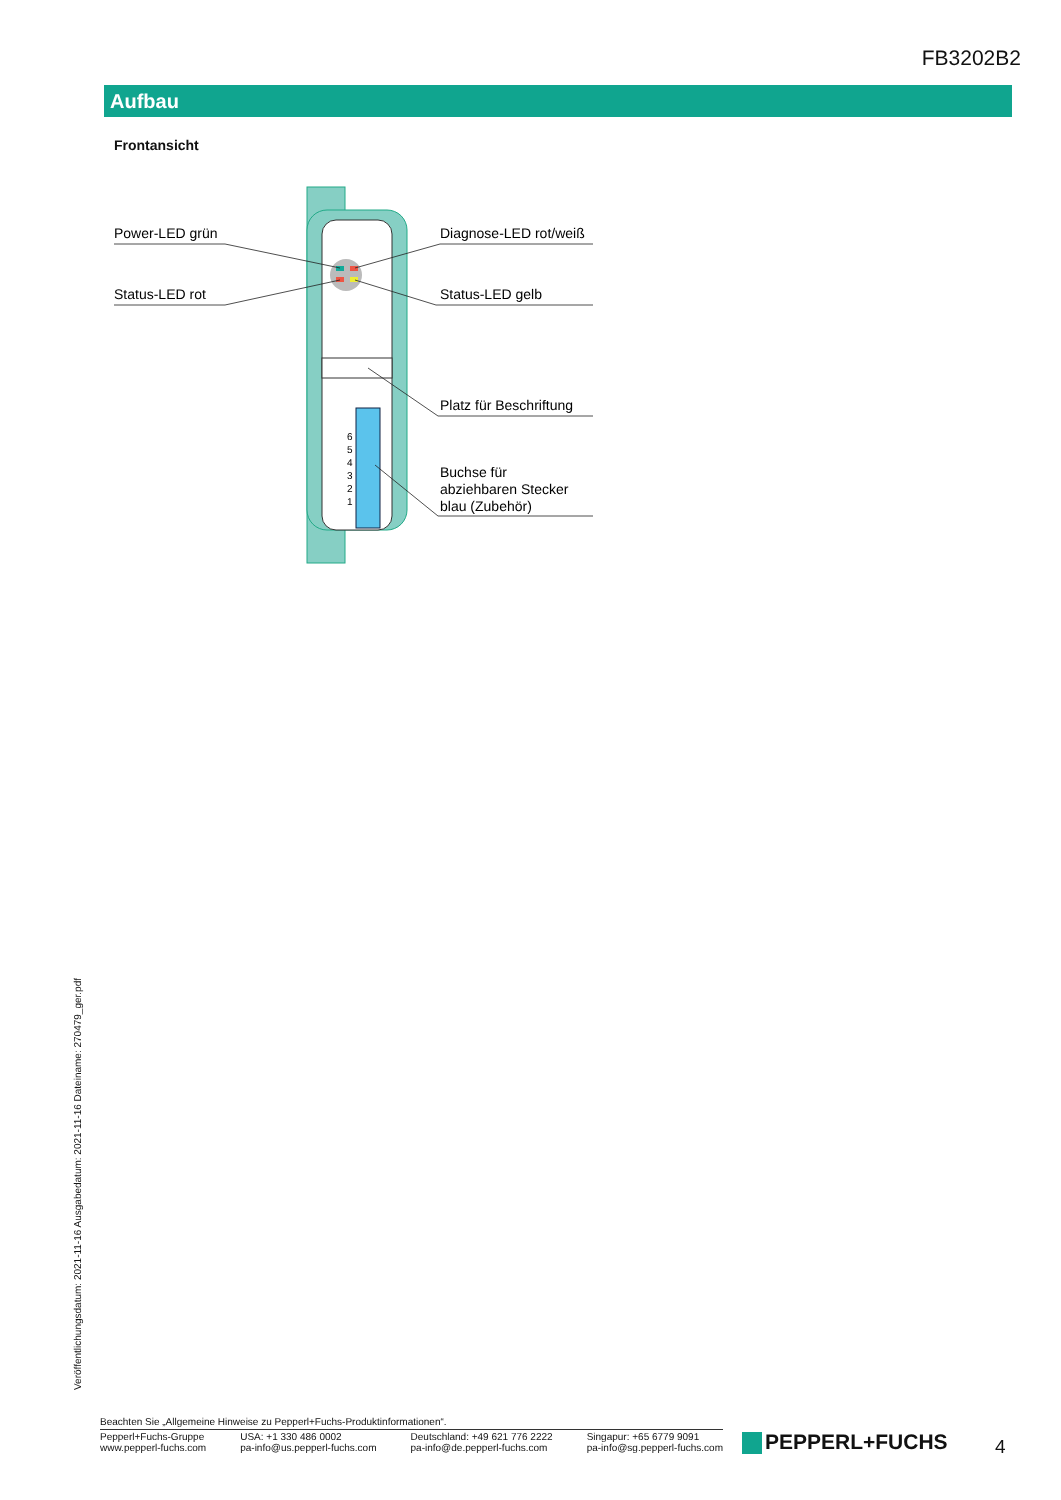FB3202B2
Aufbau
Frontansicht
Power-LED grün
Status-LED rot
Diagnose-LED rot/weiß
Status-LED gelb
Platz für Beschriftung
Buchse für
abziehbaren Stecker
blau (Zubehör)
6
5
4
3
2
1
Veröffentlichungsdatum: 2021-11-16 Ausgabedatum: 2021-11-16 Dateiname: 270479_ger.pdf
Beachten Sie „Allgemeine Hinweise zu Pepperl+Fuchs-Produktinformationen“.
Pepperl+Fuchs-Gruppe
www.pepperl-fuchs.com
USA: +1 330 486 0002
pa-info@us.pepperl-fuchs.com
Deutschland: +49 621 776 2222
pa-info@de.pepperl-fuchs.com
Singapur: +65 6779 9091
pa-info@sg.pepperl-fuchs.com
PEPPERL+FUCHS 4